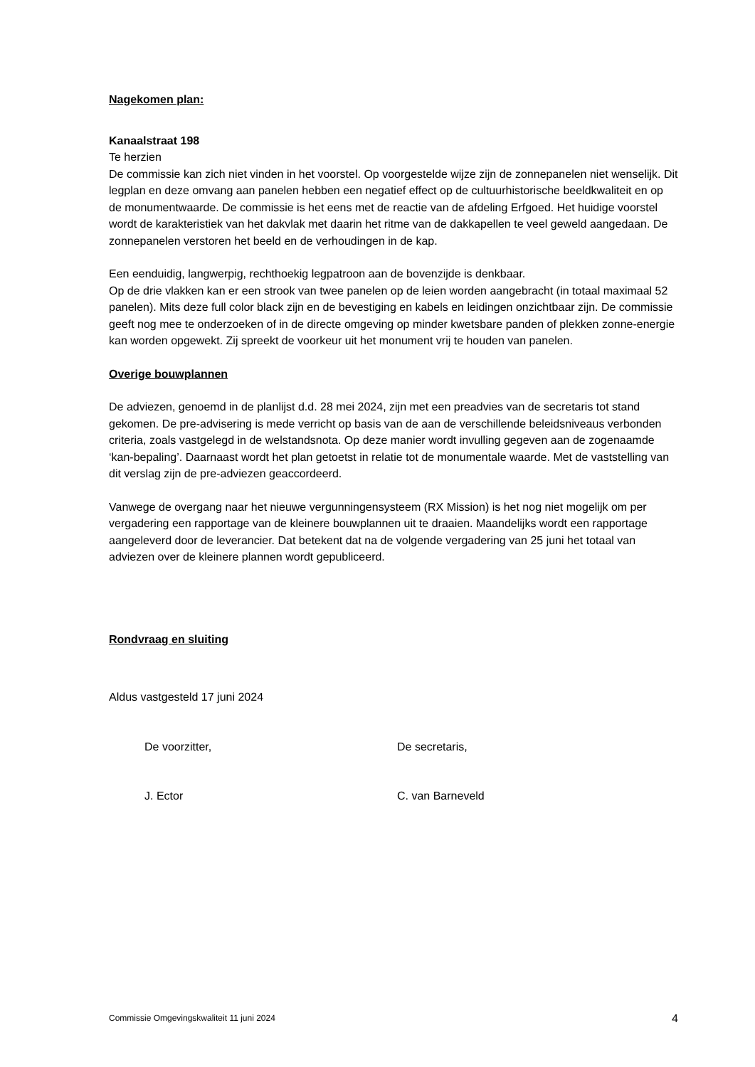Nagekomen plan:
Kanaalstraat 198
Te herzien
De commissie kan zich niet vinden in het voorstel. Op voorgestelde wijze zijn de zonnepanelen niet wenselijk. Dit legplan en deze omvang aan panelen hebben een negatief effect op de cultuurhistorische beeldkwaliteit en op de monumentwaarde. De commissie is het eens met de reactie van de afdeling Erfgoed. Het huidige voorstel wordt de karakteristiek van het dakvlak met daarin het ritme van de dakkapellen te veel geweld aangedaan. De zonnepanelen verstoren het beeld en de verhoudingen in de kap.
Een eenduidig, langwerpig, rechthoekig legpatroon aan de bovenzijde is denkbaar.
Op de drie vlakken kan er een strook van twee panelen op de leien worden aangebracht (in totaal maximaal 52 panelen). Mits deze full color black zijn en de bevestiging en kabels en leidingen onzichtbaar zijn. De commissie geeft nog mee te onderzoeken of in de directe omgeving op minder kwetsbare panden of plekken zonne-energie kan worden opgewekt. Zij spreekt de voorkeur uit het monument vrij te houden van panelen.
Overige bouwplannen
De adviezen, genoemd in de planlijst d.d. 28 mei 2024, zijn met een preadvies van de secretaris tot stand gekomen. De pre-advisering is mede verricht op basis van de aan de verschillende beleidsniveaus verbonden criteria, zoals vastgelegd in de welstandsnota. Op deze manier wordt invulling gegeven aan de zogenaamde ‘kan-bepaling’. Daarnaast wordt het plan getoetst in relatie tot de monumentale waarde. Met de vaststelling van dit verslag zijn de pre-adviezen geaccordeerd.
Vanwege de overgang naar het nieuwe vergunningensysteem (RX Mission) is het nog niet mogelijk om per vergadering een rapportage van de kleinere bouwplannen uit te draaien. Maandelijks wordt een rapportage aangeleverd door de leverancier. Dat betekent dat na de volgende vergadering van 25 juni het totaal van adviezen over de kleinere plannen wordt gepubliceerd.
Rondvraag en sluiting
Aldus vastgesteld 17 juni 2024
De voorzitter, De secretaris,
J. Ector C. van Barneveld
Commissie Omgevingskwaliteit 11 juni 2024 4